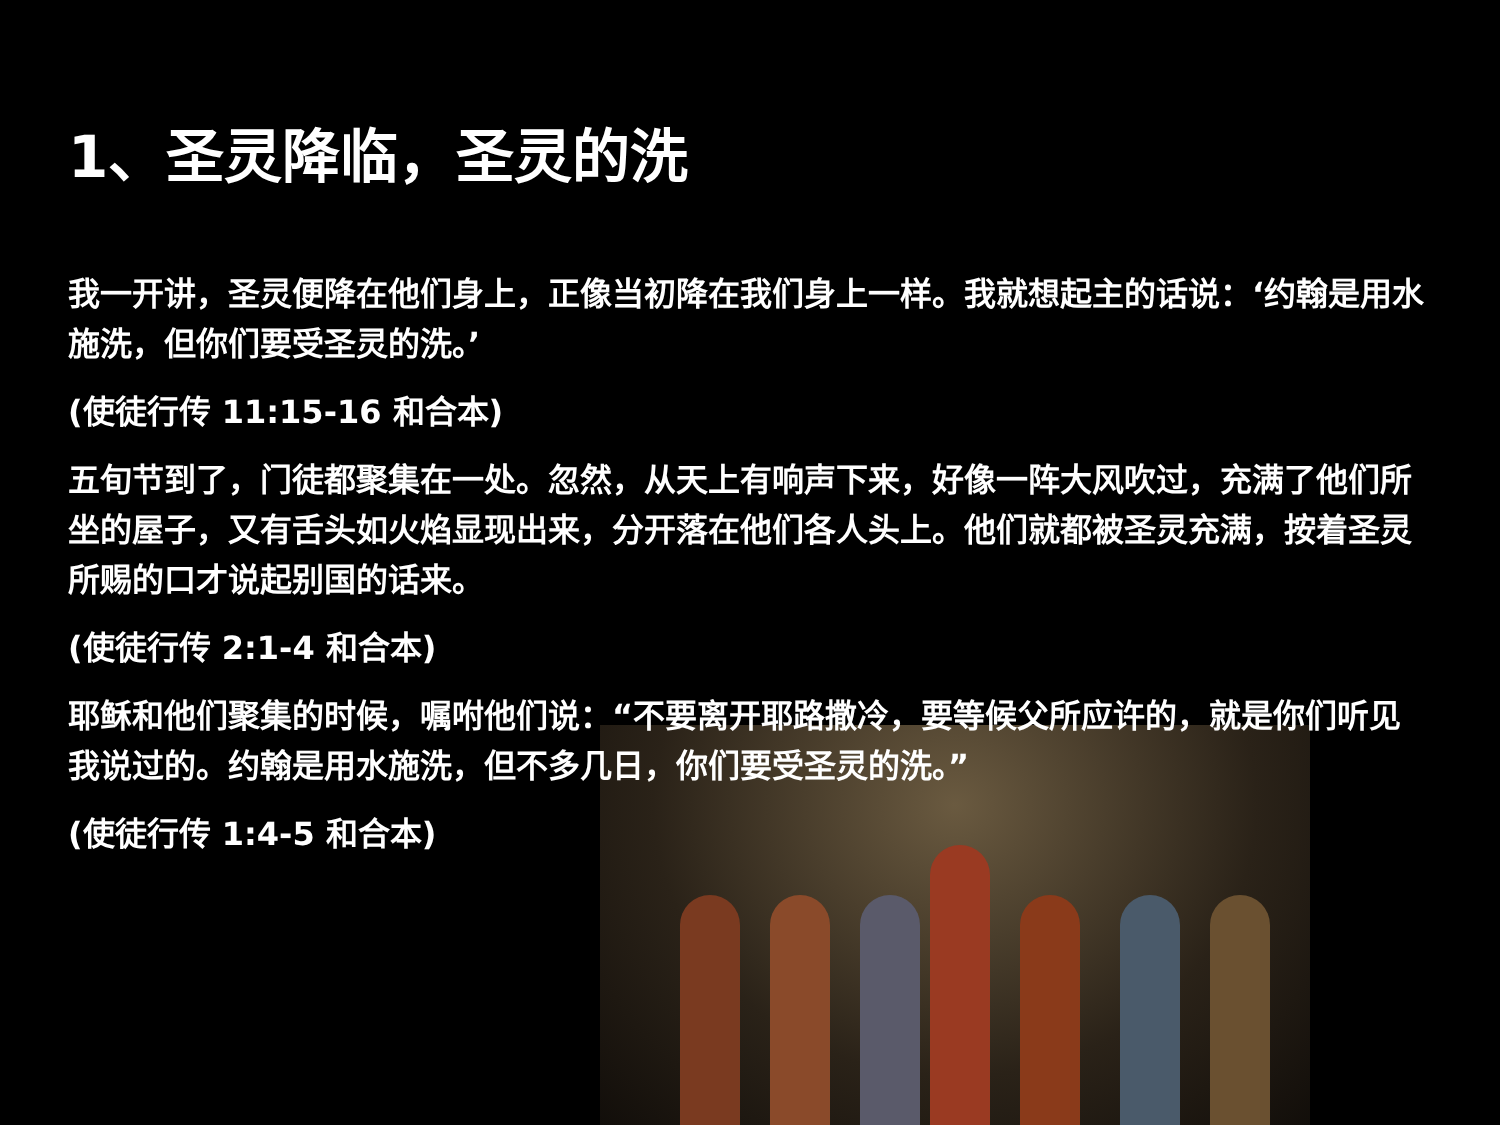1、圣灵降临，圣灵的洗
我一开讲，圣灵便降在他们身上，正像当初降在我们身上一样。我就想起主的话说：‘约翰是用水施洗，但你们要受圣灵的洗。’
(使徒行传 11:15-16 和合本)
五旬节到了，门徒都聚集在一处。忽然，从天上有响声下来，好像一阵大风吹过，充满了他们所坐的屋子，又有舌头如火焰显现出来，分开落在他们各人头上。他们就都被圣灵充满，按着圣灵所赐的口才说起别国的话来。
(使徒行传 2:1-4 和合本)
耶稣和他们聚集的时候，嘱咐他们说：“不要离开耶路撒冷，要等候父所应许的，就是你们听见我说过的。约翰是用水施洗，但不多几日，你们要受圣灵的洗。”
(使徒行传 1:4-5 和合本)